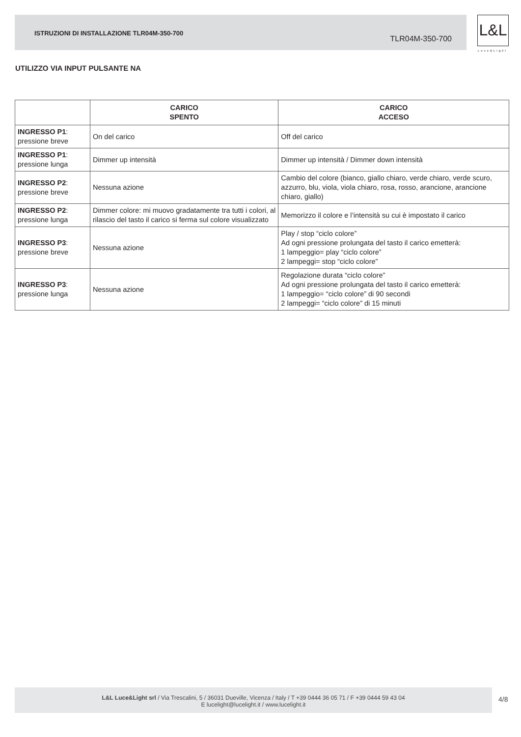ISTRUZIONI DI INSTALLAZIONE TLR04M-350-700
TLR04M-350-700
L&L
Luce&Light
UTILIZZO VIA INPUT PULSANTE NA
| | CARICO SPENTO | CARICO ACCESO |
| --- | --- | --- |
| INGRESSO P1 : pressione breve | On del carico | Off del carico |
| INGRESSO P1 : pressione lunga | Dimmer up intensità | Dimmer up intensità / Dimmer down intensità |
| INGRESSO P2 : pressione breve | Nessuna azione | Cambio del colore (bianco, giallo chiaro, verde chiaro, verde scuro, azzurro, blu, viola, viola chiaro, rosa, rosso, arancione, arancione chiaro, giallo) |
| INGRESSO P2 : pressione lunga | Dimmer colore: mi muovo gradatamente tra tutti i colori, al rilascio del tasto il carico si ferma sul colore visualizzato | Memorizzo il colore e l’intensità su cui è impostato il carico |
| INGRESSO P3 : pressione breve | Nessuna azione | Play / stop “ciclo colore” Ad ogni pressione prolungata del tasto il carico emetterà: 1 lampeggio= play “ciclo colore” 2 lampeggi= stop “ciclo colore” |
| INGRESSO P3 : pressione lunga | Nessuna azione | Regolazione durata “ciclo colore” Ad ogni pressione prolungata del tasto il carico emetterà: 1 lampeggio= “ciclo colore” di 90 secondi 2 lampeggi= “ciclo colore” di 15 minuti |
L&L Luce&Light srl / Via Trescalini, 5 / 36031 Dueville, Vicenza / Italy / T +39 0444 36 05 71 / F +39 0444 59 43 04
E lucelight@lucelight.it / www.lucelight.it
4/8